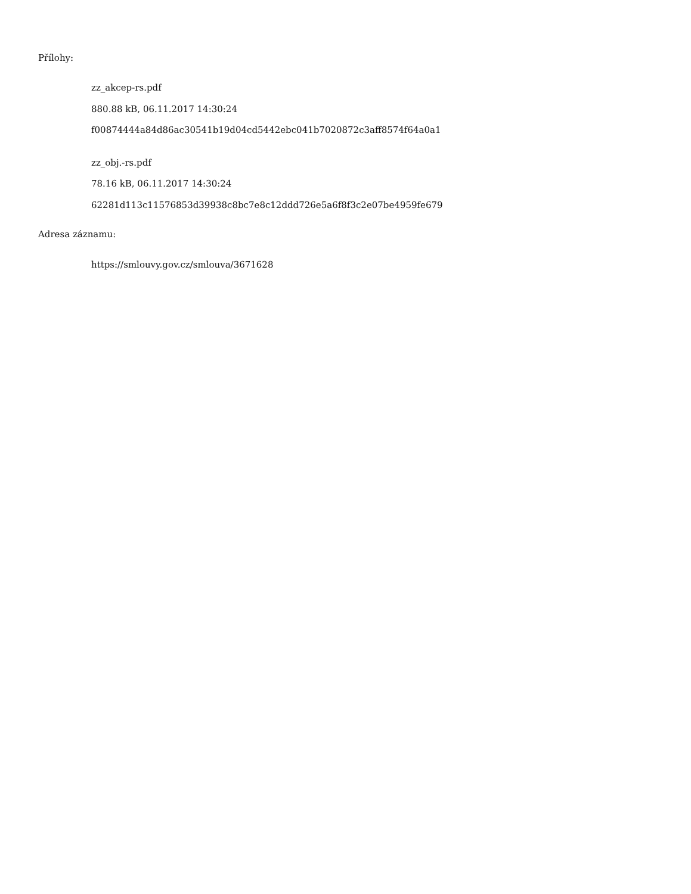Přílohy:
zz_akcep-rs.pdf
880.88 kB, 06.11.2017 14:30:24
f00874444a84d86ac30541b19d04cd5442ebc041b7020872c3aff8574f64a0a1
zz_obj.-rs.pdf
78.16 kB, 06.11.2017 14:30:24
62281d113c11576853d39938c8bc7e8c12ddd726e5a6f8f3c2e07be4959fe679
Adresa záznamu:
https://smlouvy.gov.cz/smlouva/3671628